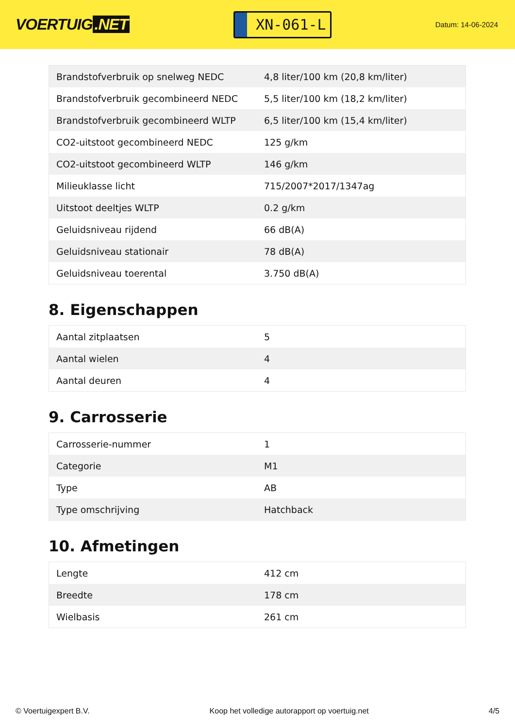VOERTUIG.NET
XN-061-L
Datum: 14-06-2024
| Brandstofverbruik op snelweg NEDC | 4,8 liter/100 km (20,8 km/liter) |
| Brandstofverbruik gecombineerd NEDC | 5,5 liter/100 km (18,2 km/liter) |
| Brandstofverbruik gecombineerd WLTP | 6,5 liter/100 km (15,4 km/liter) |
| CO2-uitstoot gecombineerd NEDC | 125 g/km |
| CO2-uitstoot gecombineerd WLTP | 146 g/km |
| Milieuklasse licht | 715/2007*2017/1347ag |
| Uitstoot deeltjes WLTP | 0.2 g/km |
| Geluidsniveau rijdend | 66 dB(A) |
| Geluidsniveau stationair | 78 dB(A) |
| Geluidsniveau toerental | 3.750 dB(A) |
8. Eigenschappen
| Aantal zitplaatsen | 5 |
| Aantal wielen | 4 |
| Aantal deuren | 4 |
9. Carrosserie
| Carrosserie-nummer | 1 |
| Categorie | M1 |
| Type | AB |
| Type omschrijving | Hatchback |
10. Afmetingen
| Lengte | 412 cm |
| Breedte | 178 cm |
| Wielbasis | 261 cm |
© Voertuigexpert B.V. Koop het volledige autorapport op voertuig.net 4/5